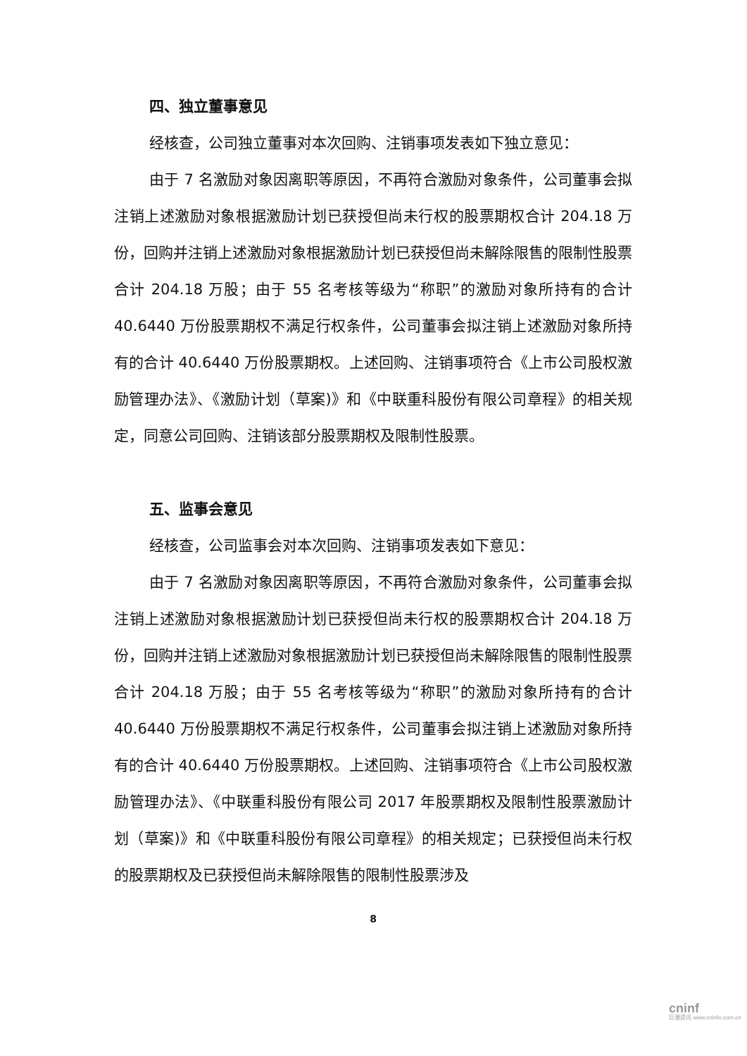四、独立董事意见
经核查，公司独立董事对本次回购、注销事项发表如下独立意见：
由于 7 名激励对象因离职等原因，不再符合激励对象条件，公司董事会拟注销上述激励对象根据激励计划已获授但尚未行权的股票期权合计 204.18 万份，回购并注销上述激励对象根据激励计划已获授但尚未解除限售的限制性股票合计 204.18 万股；由于 55 名考核等级为“称职”的激励对象所持有的合计 40.6440 万份股票期权不满足行权条件，公司董事会拟注销上述激励对象所持有的合计 40.6440 万份股票期权。上述回购、注销事项符合《上市公司股权激励管理办法》、《激励计划（草案)》和《中联重科股份有限公司章程》的相关规定，同意公司回购、注销该部分股票期权及限制性股票。
五、监事会意见
经核查，公司监事会对本次回购、注销事项发表如下意见：
由于 7 名激励对象因离职等原因，不再符合激励对象条件，公司董事会拟注销上述激励对象根据激励计划已获授但尚未行权的股票期权合计 204.18 万份，回购并注销上述激励对象根据激励计划已获授但尚未解除限售的限制性股票合计 204.18 万股；由于 55 名考核等级为“称职”的激励对象所持有的合计 40.6440 万份股票期权不满足行权条件，公司董事会拟注销上述激励对象所持有的合计 40.6440 万份股票期权。上述回购、注销事项符合《上市公司股权激励管理办法》、《中联重科股份有限公司 2017 年股票期权及限制性股票激励计划（草案)》和《中联重科股份有限公司章程》的相关规定；已获授但尚未行权的股票期权及已获授但尚未解除限售的限制性股票涉及
8
cninf
巨潮资讯 www.cninfo.com.cn